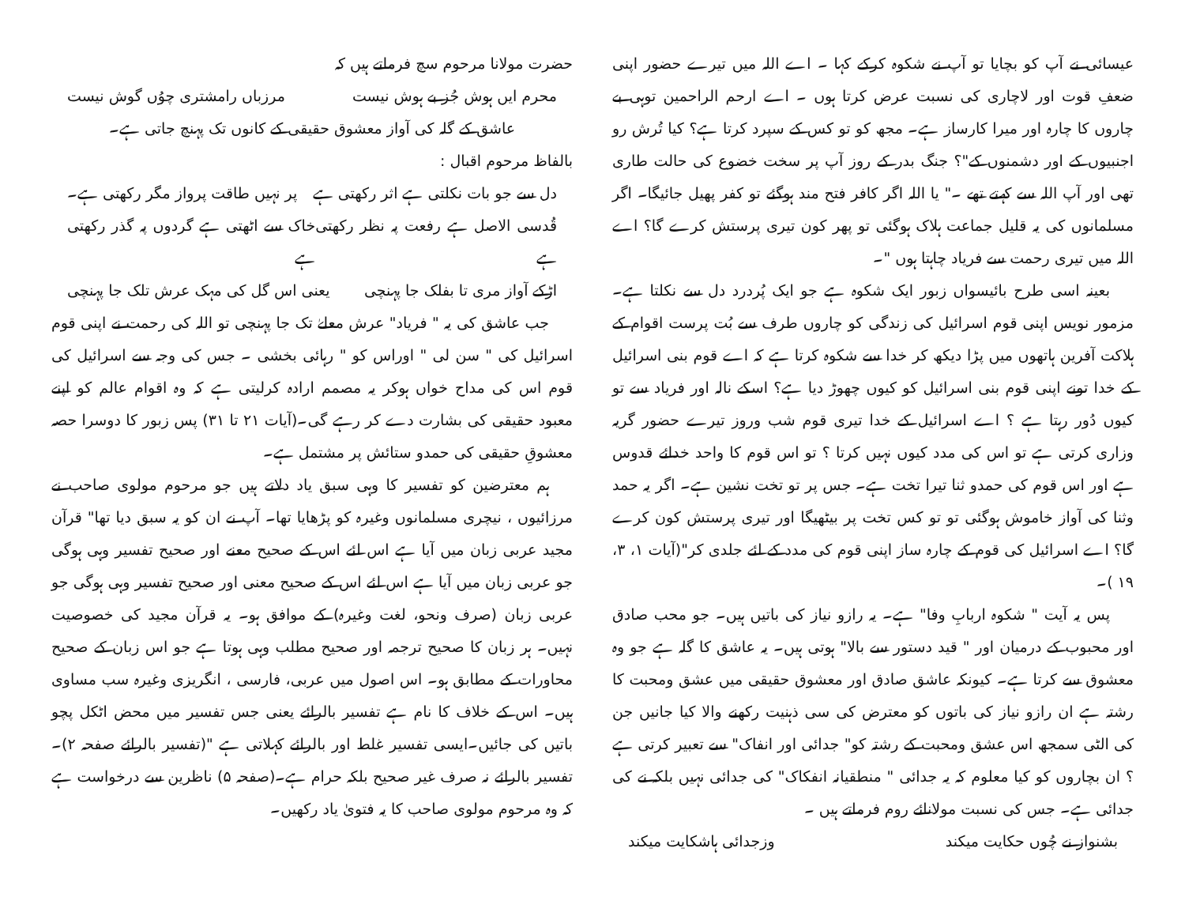عیسائی نے آپ کو بچایا تو آپ نے شکوہ کرکے کہا ۔ اے اللہ میں تیرے حضور اپنی ضعفِ قوت اور لاچاری کی نسبت عرض کرتا ہوں ۔ اے ارحم الراحمین توہی بے چاروں کا چارہ اور میرا کارساز ہے۔ مجھ کو تو کس کے سپرد کرتا ہے؟ کیا تُرش رو اجنبیوں کے اور دشمنوں کے"؟ جنگ بدر کے روز آپ پر سخت خضوع کی حالت طاری تھی اور آپ اللہ سے کہتے تھے ۔" یا اللہ اگر کافر فتح مند ہوگئے تو کفر پھیل جائیگا۔ اگر مسلمانوں کی یہ قلیل جماعت ہلاک ہوگئی تو پھر کون تیری پرستش کرے گا؟ اے اللہ میں تیری رحمت سے فریاد چاہتا ہوں "۔
بعینہ اسی طرح بائیسواں زبور ایک شکوہ ہے جو ایک پُردرد دل سے نکلتا ہے۔ مزمور نویس اپنی قوم اسرائیل کی زندگی کو چاروں طرف سے بُت پرست اقوام کے ہلاکت آفرین ہاتھوں میں پڑا دیکھ کر خدا سے شکوہ کرتا ہے کہ اے قوم بنی اسرائیل کے خدا تونے اپنی قوم بنی اسرائیل کو کیوں چھوڑ دیا ہے؟ اسکے نالہ اور فریاد سے تو کیوں دُور رہتا ہے ؟ اے اسرائیل کے خدا تیری قوم شب وروز تیرے حضور گریہ وزاری کرتی ہے تو اس کی مدد کیوں نہیں کرتا ؟ تو اس قوم کا واحد خدائے قدوس ہے اور اس قوم کی حمدو ثنا تیرا تخت ہے۔ جس پر تو تخت نشین ہے۔ اگر یہ حمد وثنا کی آواز خاموش ہوگئی تو تو کس تخت پر بیٹھیگا اور تیری پرستش کون کرے گا؟ اے اسرائیل کی قوم کے چارہ ساز اپنی قوم کی مدد کے لئے جلدی کر"(آیات ۱، ۳، ۱۹ )۔
پس یہ آیت " شکوہ اربابِ وفا" ہے۔ یہ رازو نیاز کی باتیں ہیں۔ جو محب صادق اور محبوب کے درمیان اور " قید دستور سے بالا" ہوتی ہیں۔ یہ عاشق کا گلہ ہے جو وہ معشوق سے کرتا ہے۔ کیونکہ عاشق صادق اور معشوق حقیقی میں عشق ومحبت کا رشتہ ہے ان رازو نیاز کی باتوں کو معترض کی سی ذہنیت رکھنے والا کیا جانیں جن کی الٹی سمجھ اس عشق ومحبت کے رشتہ کو" جدائی اور انفاک" سے تعبیر کرتی ہے ؟ ان بچاروں کو کیا معلوم کہ یہ جدائی " منطقیانہ انفکاک" کی جدائی نہیں بلکہ نے کی جدائی ہے۔ جس کی نسبت مولانائے روم فرماتے ہیں ۔
بشنواز نے چُوں حکایت میکند وزجدائی ہاشکایت میکند
حضرت مولانا مرحوم سچ فرماتے ہیں کہ
محرم ایں ہوش جُز بے ہوش نیست مرزباں رامشتری چوُں گوش نیست
عاشق کے گلہ کی آواز معشوق حقیقی کے کانوں تک پہنچ جاتی ہے۔
بالفاظ مرحوم اقبال :
دل سے جو بات نکلتی ہے اثر رکھتی ہے پر نہیں طاقت پرواز مگر رکھتی ہے۔
قُدسی الاصل ہے رفعت پہ نظر رکھتی ہے خاک سے اٹھتی ہے گردوں پہ گذر رکھتی ہے
اڑکے آواز مری تا بفلک جا پہنچی یعنی اس گل کی مہک عرش تلک جا پہنچی
جب عاشق کی یہ " فریاد" عرش معلےٰ تک جا پہنچی تو اللہ کی رحمت نے اپنی قوم اسرائیل کی " سن لی " اوراس کو " رہائی بخشی ۔ جس کی وجہ سے اسرائیل کی قوم اس کی مداح خواں ہوکر یہ مصمم ارادہ کرلیتی ہے کہ وہ اقوام عالم کو اپنے معبود حقیقی کی بشارت دے کر رہے گی۔(آیات ۲۱ تا ۳۱) پس زبور کا دوسرا حصہ معشوقِ حقیقی کی حمدو ستائش پر مشتمل ہے۔
ہم معترضین کو تفسیر کا وہی سبق یاد دلاتے ہیں جو مرحوم مولوی صاحب نے مرزائیوں ، نیچری مسلمانوں وغیرہ کو پڑھایا تھا۔ آپ نے ان کو یہ سبق دیا تھا" قرآن مجید عربی زبان میں آیا ہے اس لئے اس کے صحیح معنے اور صحیح تفسیر وہی ہوگی جو عربی زبان میں آیا ہے اس لئے اس کے صحیح معنی اور صحیح تفسیر وہی ہوگی جو عربی زبان (صرف ونحو، لغت وغیرہ) کے موافق ہو۔ یہ قرآن مجید کی خصوصیت نہیں۔ ہر زبان کا صحیح ترجمہ اور صحیح مطلب وہی ہوتا ہے جو اس زبان کے صحیح محاورات کے مطابق ہو۔ اس اصول میں عربی، فارسی ، انگریزی وغیرہ سب مساوی ہیں۔ اس کے خلاف کا نام ہے تفسیر بالرائے یعنی جس تفسیر میں محض اٹکل پچو باتیں کی جائیں۔ایسی تفسیر غلط اور بالرائے کہلاتی ہے "(تفسیر بالرائے صفحہ ۲)۔ تفسیر بالرائے نہ صرف غیر صحیح بلکہ حرام ہے۔(صفحہ ۵) ناظرین سے درخواست ہے کہ وہ مرحوم مولوی صاحب کا یہ فتویٰ یاد رکھیں۔